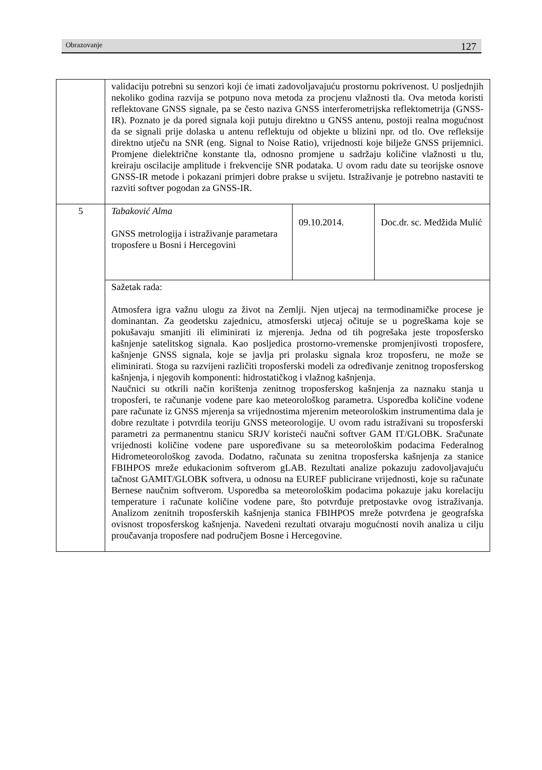Obrazovanje 127
| | validaciju potrebni su senzori koji će imati zadovoljavajuću prostornu pokrivenost. U posljednjih nekoliko godina razvija se potpuno nova metoda za procjenu vlažnosti tla. Ova metoda koristi reflektovane GNSS signale, pa se često naziva GNSS interferometrijska reflektometrija (GNSS-IR). Poznato je da pored signala koji putuju direktno u GNSS antenu, postoji realna mogućnost da se signali prije dolaska u antenu reflektuju od objekte u blizini npr. od tlo. Ove refleksije direktno utječu na SNR (eng. Signal to Noise Ratio), vrijednosti koje bilježe GNSS prijemnici. Promjene dielektrične konstante tla, odnosno promjene u sadržaju količine vlažnosti u tlu, kreiraju oscilacije amplitude i frekvencije SNR podataka. U ovom radu date su teorijske osnove GNSS-IR metode i pokazani primjeri dobre prakse u svijetu. Istraživanje je potrebno nastaviti te razviti softver pogodan za GNSS-IR. | | |
| 5 | Tabaković Alma GNSS metrologija i istraživanje parametara troposfere u Bosni i Hercegovini | 09.10.2014. | Doc.dr. sc. Medžida Mulić |
| | Sažetak rada: Atmosfera igra važnu ulogu za život na Zemlji. Njen utjecaj na termodinamičke procese je dominantan. Za geodetsku zajednicu, atmosferski utjecaj očituje se u pogreškama koje se pokušavaju smanjiti ili eliminirati iz mjerenja. Jedna od tih pogrešaka jeste troposfersko kašnjenje satelitskog signala. Kao posljedica prostorno-vremenske promjenjivosti troposfere, kašnjenje GNSS signala, koje se javlja pri prolasku signala kroz troposferu, ne može se eliminirati. Stoga su razvijeni različiti troposferski modeli za određivanje zenitnog troposferskog kašnjenja, i njegovih komponenti: hidrostatičkog i vlažnog kašnjenja. Naučnici su otkrili način korištenja zenitnog troposferskog kašnjenja za naznaku stanja u troposferi, te računanje vodene pare kao meteorološkog parametra. Usporedba količine vodene pare računate iz GNSS mjerenja sa vrijednostima mjerenim meteorološkim instrumentima dala je dobre rezultate i potvrdila teoriju GNSS meteorologije. U ovom radu istraživani su troposferski parametri za permanentnu stanicu SRJV koristeći naučni softver GAM IT/GLOBK. Sračunate vrijednosti količine vodene pare uspoređivane su sa meteorološkim podacima Federalnog Hidrometeorološkog zavoda. Dodatno, računata su zenitna troposferska kašnjenja za stanice FBIHPOS mreže edukacionim softverom gLAB. Rezultati analize pokazuju zadovoljavajuću tačnost GAMIT/GLOBK softvera, u odnosu na EUREF publicirane vrijednosti, koje su računate Bernese naučnim softverom. Usporedba sa meteorološkim podacima pokazuje jaku korelaciju temperature i računate količine vodene pare, što potvrđuje pretpostavke ovog istraživanja. Analizom zenitnih troposferskih kašnjenja stanica FBIHPOS mreže potvrđena je geografska ovisnost troposferskog kašnjenja. Navedeni rezultati otvaraju mogućnosti novih analiza u cilju proučavanja troposfere nad područjem Bosne i Hercegovine. | | |